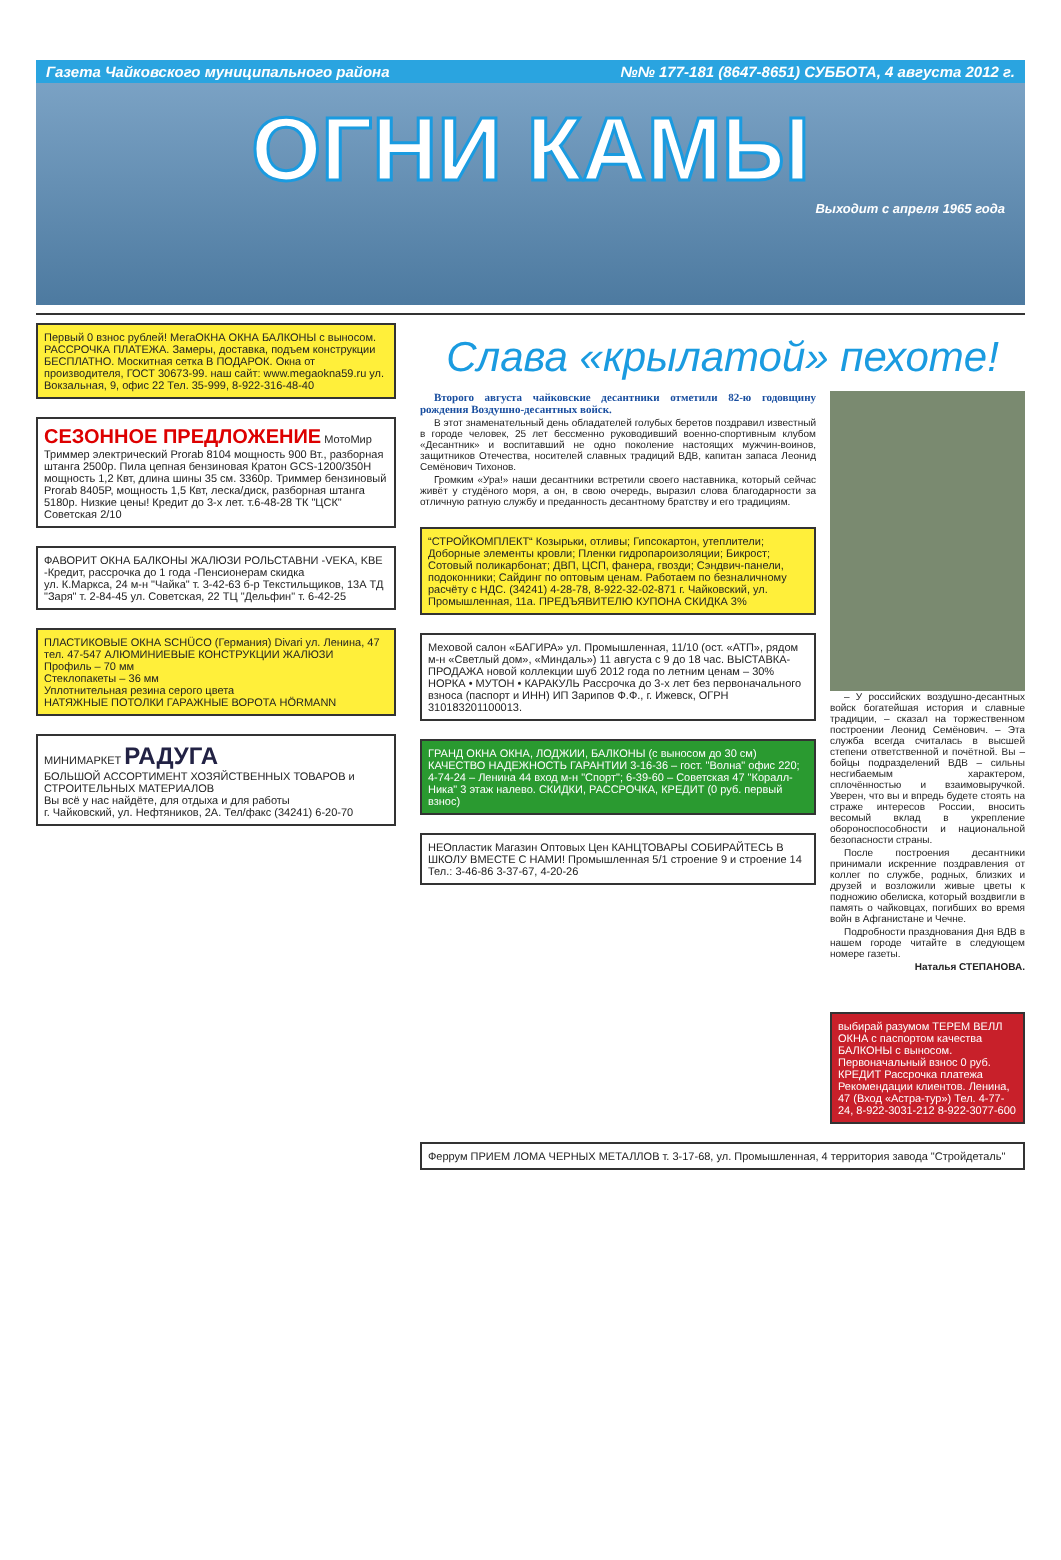Газета Чайковского муниципального района №№ 177-181 (8647-8651) СУББОТА, 4 августа 2012 г.
ОГНИ КАМЫ
Выходит с апреля 1965 года
Первый 0 взнос рублей! МегаОКНА ОКНА БАЛКОНЫ с выносом. РАССРОЧКА ПЛАТЕЖА. Замеры, доставка, подъем конструкции БЕСПЛАТНО. Москитная сетка В ПОДАРОК. Окна от производителя, ГОСТ 30673-99. наш сайт: www.megaokna59.ru ул. Вокзальная, 9, офис 22 Тел. 35-999, 8-922-316-48-40
СЕЗОННОЕ ПРЕДЛОЖЕНИЕ МотоМир
Триммер электрический Prorab 8104 мощность 900 Вт., разборная штанга 2500р. Пила цепная бензиновая Кратон GCS-1200/350H мощность 1,2 Квт, длина шины 35 см. 3360р. Триммер бензиновый Prorab 8405P, мощность 1,5 Квт, леска/диск, разборная штанга 5180р. Низкие цены! Кредит до 3-х лет. т.6-48-28 ТК "ЦСК" Советская 2/10
ФАВОРИТ ОКНА БАЛКОНЫ ЖАЛЮЗИ РОЛЬСТАВНИ -VEKA, KBE -Кредит, рассрочка до 1 года -Пенсионерам скидка
ул. К.Маркса, 24 м-н "Чайка" т. 3-42-63 б-р Текстильщиков, 13А ТД "Заря" т. 2-84-45 ул. Советская, 22 ТЦ "Дельфин" т. 6-42-25
ПЛАСТИКОВЫЕ ОКНА SCHÜCO (Германия) Divari ул. Ленина, 47 тел. 47-547 АЛЮМИНИЕВЫЕ КОНСТРУКЦИИ ЖАЛЮЗИ
Профиль – 70 мм
Стеклопакеты – 36 мм
Уплотнительная резина серого цвета
НАТЯЖНЫЕ ПОТОЛКИ ГАРАЖНЫЕ ВОРОТА HÖRMANN
МИНИМАРКЕТ РАДУГА
БОЛЬШОЙ АССОРТИМЕНТ ХОЗЯЙСТВЕННЫХ ТОВАРОВ и СТРОИТЕЛЬНЫХ МАТЕРИАЛОВ
Вы всё у нас найдёте, для отдыха и для работы
г. Чайковский, ул. Нефтяников, 2А. Тел/факс (34241) 6-20-70
Слава «крылатой» пехоте!
Второго августа чайковские десантники отметили 82-ю годовщину рождения Воздушно-десантных войск.
В этот знаменательный день обладателей голубых беретов поздравил известный в городе человек, 25 лет бессменно руководивший военно-спортивным клубом «Десантник» и воспитавший не одно поколение настоящих мужчин-воинов, защитников Отечества, носителей славных традиций ВДВ, капитан запаса Леонид Семёнович Тихонов.
Громким «Ура!» наши десантники встретили своего наставника, который сейчас живёт у студёного моря, а он, в свою очередь, выразил слова благодарности за отличную ратную службу и преданность десантному братству и его традициям.
“СТРОЙКОМПЛЕКТ“ Козырьки, отливы; Гипсокартон, утеплители; Доборные элементы кровли; Пленки гидропароизоляции; Бикрост; Сотовый поликарбонат; ДВП, ЦСП, фанера, гвозди; Сэндвич-панели, подоконники; Сайдинг по оптовым ценам. Работаем по безналичному расчёту с НДС. (34241) 4-28-78, 8-922-32-02-871 г. Чайковский, ул. Промышленная, 11а. ПРЕДЪЯВИТЕЛЮ КУПОНА СКИДКА 3%
Меховой салон «БАГИРА» ул. Промышленная, 11/10 (ост. «АТП», рядом м-н «Светлый дом», «Миндаль») 11 августа с 9 до 18 час. ВЫСТАВКА-ПРОДАЖА новой коллекции шуб 2012 года по летним ценам – 30% НОРКА • МУТОН • КАРАКУЛЬ Рассрочка до 3-х лет без первоначального взноса (паспорт и ИНН) ИП Зарипов Ф.Ф., г. Ижевск, ОГРН 310183201100013.
ГРАНД ОКНА ОКНА, ЛОДЖИИ, БАЛКОНЫ (с выносом до 30 см) КАЧЕСТВО НАДЕЖНОСТЬ ГАРАНТИИ 3-16-36 – гост. "Волна" офис 220; 4-74-24 – Ленина 44 вход м-н "Спорт"; 6-39-60 – Советская 47 "Коралл-Ника" 3 этаж налево. СКИДКИ, РАССРОЧКА, КРЕДИТ (0 руб. первый взнос)
НЕОпластик Магазин Оптовых Цен КАНЦТОВАРЫ СОБИРАЙТЕСЬ В ШКОЛУ ВМЕСТЕ С НАМИ! Промышленная 5/1 строение 9 и строение 14 Тел.: 3-46-86 3-37-67, 4-20-26
– У российских воздушно-десантных войск богатейшая история и славные традиции, – сказал на торжественном построении Леонид Семёнович. – Эта служба всегда считалась в высшей степени ответственной и почётной. Вы – бойцы подразделений ВДВ – сильны несгибаемым характером, сплочённостью и взаимовыручкой. Уверен, что вы и впредь будете стоять на страже интересов России, вносить весомый вклад в укрепление обороноспособности и национальной безопасности страны.
После построения десантники принимали искренние поздравления от коллег по службе, родных, близких и друзей и возложили живые цветы к подножию обелиска, который воздвигли в память о чайковцах, погибших во время войн в Афганистане и Чечне.
Подробности празднования Дня ВДВ в нашем городе читайте в следующем номере газеты.
Наталья СТЕПАНОВА.
выбирай разумом ТЕРЕМ ВЕЛЛ ОКНА с паспортом качества БАЛКОНЫ с выносом. Первоначальный взнос 0 руб. КРЕДИТ Рассрочка платежа Рекомендации клиентов. Ленина, 47 (Вход «Астра-тур») Тел. 4-77-24, 8-922-3031-212 8-922-3077-600
Феррум ПРИЕМ ЛОМА ЧЕРНЫХ МЕТАЛЛОВ т. 3-17-68, ул. Промышленная, 4 территория завода "Стройдеталь"